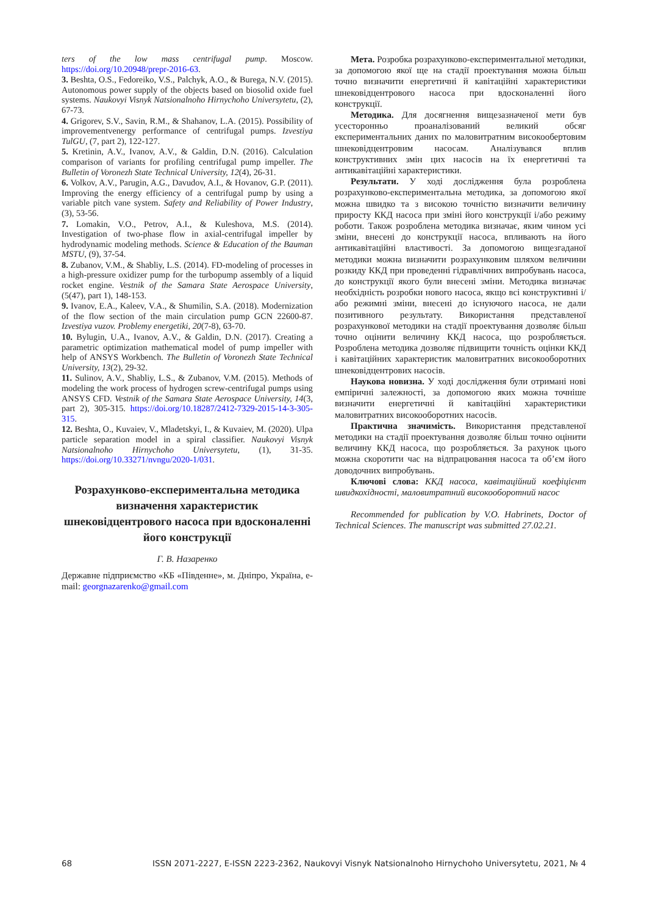ters of the low mass centrifugal pump. Moscow. https://doi.org/10.20948/prepr-2016-63.
3. Beshta, O.S., Fedoreiko, V.S., Palchyk, A.O., & Burega, N.V. (2015). Autonomous power supply of the objects based on biosolid oxide fuel systems. Naukovyi Visnyk Natsionalnoho Hirnychoho Universytetu, (2), 67-73.
4. Grigorev, S.V., Savin, R.M., & Shahanov, L.A. (2015). Possibility of improvementvenergy performance of centrifugal pumps. Izvestiya TulGU, (7, part 2), 122-127.
5. Kretinin, A.V., Ivanov, A.V., & Galdin, D.N. (2016). Calculation comparison of variants for profiling centrifugal pump impeller. The Bulletin of Voronezh State Technical University, 12(4), 26-31.
6. Volkov, A.V., Parugin, A.G., Davudov, A.I., & Hovanov, G.P. (2011). Improving the energy efficiency of a centrifugal pump by using a variable pitch vane system. Safety and Reliability of Power Industry, (3), 53-56.
7. Lomakin, V.O., Petrov, A.I., & Kuleshova, M.S. (2014). Investigation of two-phase flow in axial-centrifugal impeller by hydrodynamic modeling methods. Science & Education of the Bauman MSTU, (9), 37-54.
8. Zubanov, V.M., & Shabliy, L.S. (2014). FD-modeling of processes in a high-pressure oxidizer pump for the turbopump assembly of a liquid rocket engine. Vestnik of the Samara State Aerospace University, (5(47), part 1), 148-153.
9. Ivanov, E.A., Kaleev, V.A., & Shumilin, S.A. (2018). Modernization of the flow section of the main circulation pump GCN 22600-87. Izvestiya vuzov. Problemy energetiki, 20(7-8), 63-70.
10. Bylugin, U.A., Ivanov, A.V., & Galdin, D.N. (2017). Creating a parametric optimization mathematical model of pump impeller with help of ANSYS Workbench. The Bulletin of Voronezh State Technical University, 13(2), 29-32.
11. Sulinov, A.V., Shabliy, L.S., & Zubanov, V.M. (2015). Methods of modeling the work process of hydrogen screw-centrifugal pumps using ANSYS CFD. Vestnik of the Samara State Aerospace University, 14(3, part 2), 305-315. https://doi.org/10.18287/2412-7329-2015-14-3-305-315.
12. Beshta, O., Kuvaiev, V., Mladetskyi, I., & Kuvaiev, M. (2020). Ulpa particle separation model in a spiral classifier. Naukovyi Visnyk Natsionalnoho Hirnychoho Universytetu, (1), 31-35. https://doi.org/10.33271/nvngu/2020-1/031.
Розрахунково-експериментальна методика визначення характеристик шнековідцентрового насоса при вдосконаленні його конструкції
Г. В. Назаренко
Державне підприємство «КБ «Південне», м. Дніпро, Україна, e-mail: georgnazarenko@gmail.com
Мета. Розробка розрахунково-експериментальної методики, за допомогою якої ще на стадії проектування можна більш точно визначити енергетичні й кавітаційні характеристики шнековідцентрового насоса при вдосконаленні його конструкції.
Методика. Для досягнення вищезазначеної мети був усесторонньо проаналізований великий обсяг експериментальних даних по маловитратним високообертовим шнековідцентровим насосам. Аналізувався вплив конструктивних змін цих насосів на їх енергетичні та антикавітаційні характеристики.
Результати. У ході дослідження була розроблена розрахунково-експериментальна методика, за допомогою якої можна швидко та з високою точністю визначити величину приросту ККД насоса при зміні його конструкції і/або режиму роботи. Також розроблена методика визначає, яким чином усі зміни, внесені до конструкції насоса, впливають на його антикавітаційні властивості. За допомогою вищезгаданої методики можна визначити розрахунковим шляхом величини розкиду ККД при проведенні гідравлічних випробувань насоса, до конструкції якого були внесені зміни. Методика визначає необхідність розробки нового насоса, якщо всі конструктивні і/або режимні зміни, внесені до існуючого насоса, не дали позитивного результату. Використання представленої розрахункової методики на стадії проектування дозволяє більш точно оцінити величину ККД насоса, що розробляється. Розроблена методика дозволяє підвищити точність оцінки ККД і кавітаційних характеристик маловитратних високооборотних шнековідцентрових насосів.
Наукова новизна. У ході дослідження були отримані нові емпіричні залежності, за допомогою яких можна точніше визначити енергетичні й кавітаційні характеристики маловитратних високооборотних насосів.
Практична значимість. Використання представленої методики на стадії проектування дозволяє більш точно оцінити величину ККД насоса, що розробляється. За рахунок цього можна скоротити час на відпрацювання насоса та об’єм його доводочних випробувань.
Ключові слова: ККД насоса, кавітаційний коефіцієнт швидкохідності, маловитратний високооборотний насос
Recommended for publication by V.O. Habrinets, Doctor of Technical Sciences. The manuscript was submitted 27.02.21.
68 ISSN 2071-2227, E-ISSN 2223-2362, Naukovyi Visnyk Natsionalnoho Hirnychoho Universytetu, 2021, № 4